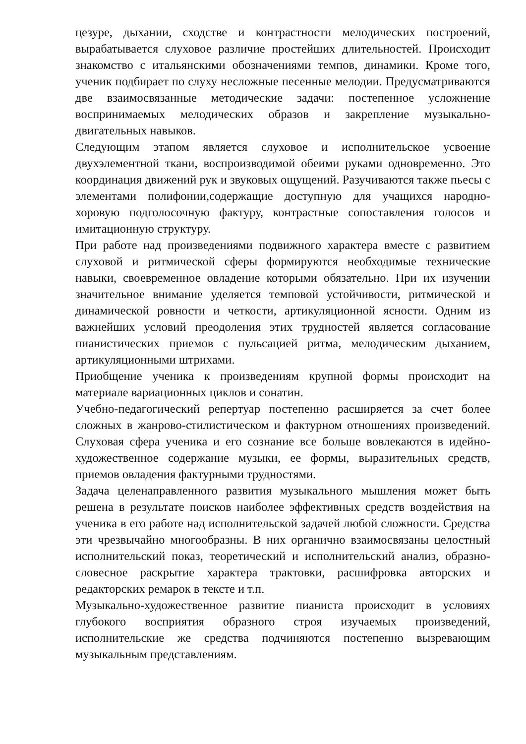цезуре, дыхании, сходстве и контрастности мелодических построений, вырабатывается слуховое различие простейших длительностей. Происходит знакомство с итальянскими обозначениями темпов, динамики. Кроме того, ученик подбирает по слуху несложные песенные мелодии. Предусматриваются две взаимосвязанные методические задачи: постепенное усложнение воспринимаемых мелодических образов и закрепление музыкально-двигательных навыков.
Следующим этапом является слуховое и исполнительское усвоение двухэлементной ткани, воспроизводимой обеими руками одновременно. Это координация движений рук и звуковых ощущений. Разучиваются также пьесы с элементами полифонии,содержащие доступную для учащихся народно-хоровую подголосочную фактуру, контрастные сопоставления голосов и имитационную структуру.
При работе над произведениями подвижного характера вместе с развитием слуховой и ритмической сферы формируются необходимые технические навыки, своевременное овладение которыми обязательно. При их изучении значительное внимание уделяется темповой устойчивости, ритмической и динамической ровности и четкости, артикуляционной ясности. Одним из важнейших условий преодоления этих трудностей является согласование пианистических приемов с пульсацией ритма, мелодическим дыханием, артикуляционными штрихами.
Приобщение ученика к произведениям крупной формы происходит на материале вариационных циклов и сонатин.
Учебно-педагогический репертуар постепенно расширяется за счет более сложных в жанрово-стилистическом и фактурном отношениях произведений. Слуховая сфера ученика и его сознание все больше вовлекаются в идейно-художественное содержание музыки, ее формы, выразительных средств, приемов овладения фактурными трудностями.
Задача целенаправленного развития музыкального мышления может быть решена в результате поисков наиболее эффективных средств воздействия на ученика в его работе над исполнительской задачей любой сложности. Средства эти чрезвычайно многообразны. В них органично взаимосвязаны целостный исполнительский показ, теоретический и исполнительский анализ, образно-словесное раскрытие характера трактовки, расшифровка авторских и редакторских ремарок в тексте и т.п.
Музыкально-художественное развитие пианиста происходит в условиях глубокого восприятия образного строя изучаемых произведений, исполнительские же средства подчиняются постепенно вызревающим музыкальным представлениям.